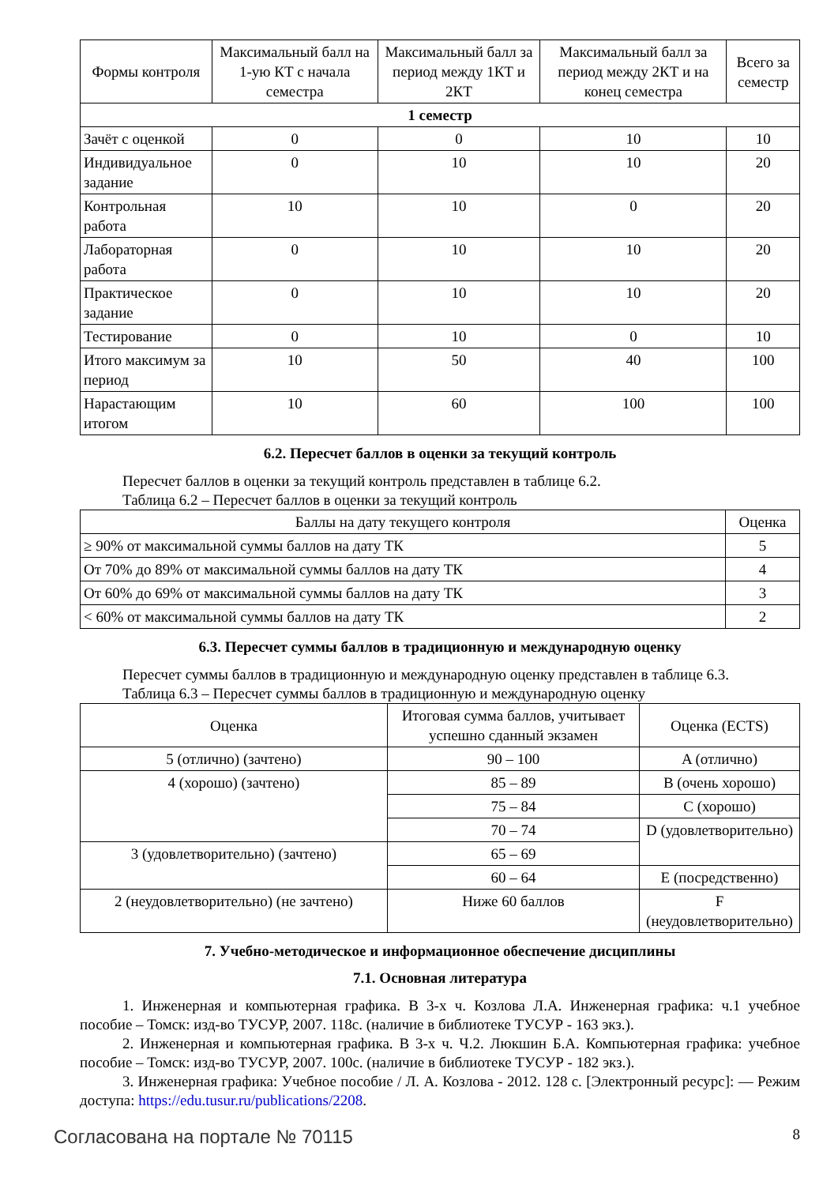| Формы контроля | Максимальный балл на 1-ую КТ с начала семестра | Максимальный балл за период между 1КТ и 2КТ | Максимальный балл за период между 2КТ и на конец семестра | Всего за семестр |
| --- | --- | --- | --- | --- |
| 1 семестр | | | | |
| Зачёт с оценкой | 0 | 0 | 10 | 10 |
| Индивидуальное задание | 0 | 10 | 10 | 20 |
| Контрольная работа | 10 | 10 | 0 | 20 |
| Лабораторная работа | 0 | 10 | 10 | 20 |
| Практическое задание | 0 | 10 | 10 | 20 |
| Тестирование | 0 | 10 | 0 | 10 |
| Итого максимум за период | 10 | 50 | 40 | 100 |
| Нарастающим итогом | 10 | 60 | 100 | 100 |
6.2. Пересчет баллов в оценки за текущий контроль
Пересчет баллов в оценки за текущий контроль представлен в таблице 6.2.
Таблица 6.2 – Пересчет баллов в оценки за текущий контроль
| Баллы на дату текущего контроля | Оценка |
| --- | --- |
| ≥ 90% от максимальной суммы баллов на дату ТК | 5 |
| От 70% до 89% от максимальной суммы баллов на дату ТК | 4 |
| От 60% до 69% от максимальной суммы баллов на дату ТК | 3 |
| < 60% от максимальной суммы баллов на дату ТК | 2 |
6.3. Пересчет суммы баллов в традиционную и международную оценку
Пересчет суммы баллов в традиционную и международную оценку представлен в таблице 6.3.
Таблица 6.3 – Пересчет суммы баллов в традиционную и международную оценку
| Оценка | Итоговая сумма баллов, учитывает успешно сданный экзамен | Оценка (ECTS) |
| --- | --- | --- |
| 5 (отлично) (зачтено) | 90 – 100 | A (отлично) |
| 4 (хорошо) (зачтено) | 85 – 89 | B (очень хорошо) |
| | 75 – 84 | C (хорошо) |
| | 70 – 74 | D (удовлетворительно) |
| 3 (удовлетворительно) (зачтено) | 65 – 69 | |
| | 60 – 64 | E (посредственно) |
| 2 (неудовлетворительно) (не зачтено) | Ниже 60 баллов | F (неудовлетворительно) |
7. Учебно-методическое и информационное обеспечение дисциплины
7.1. Основная литература
1. Инженерная и компьютерная графика. В 3-х ч. Козлова Л.А. Инженерная графика: ч.1 учебное пособие – Томск: изд-во ТУСУР, 2007. 118с. (наличие в библиотеке ТУСУР - 163 экз.).
2. Инженерная и компьютерная графика. В 3-х ч. Ч.2. Люкшин Б.А. Компьютерная графика: учебное пособие – Томск: изд-во ТУСУР, 2007. 100с. (наличие в библиотеке ТУСУР - 182 экз.).
3. Инженерная графика: Учебное пособие / Л. А. Козлова - 2012. 128 с. [Электронный ресурс]: — Режим доступа: https://edu.tusur.ru/publications/2208.
Согласована на портале № 70115 8